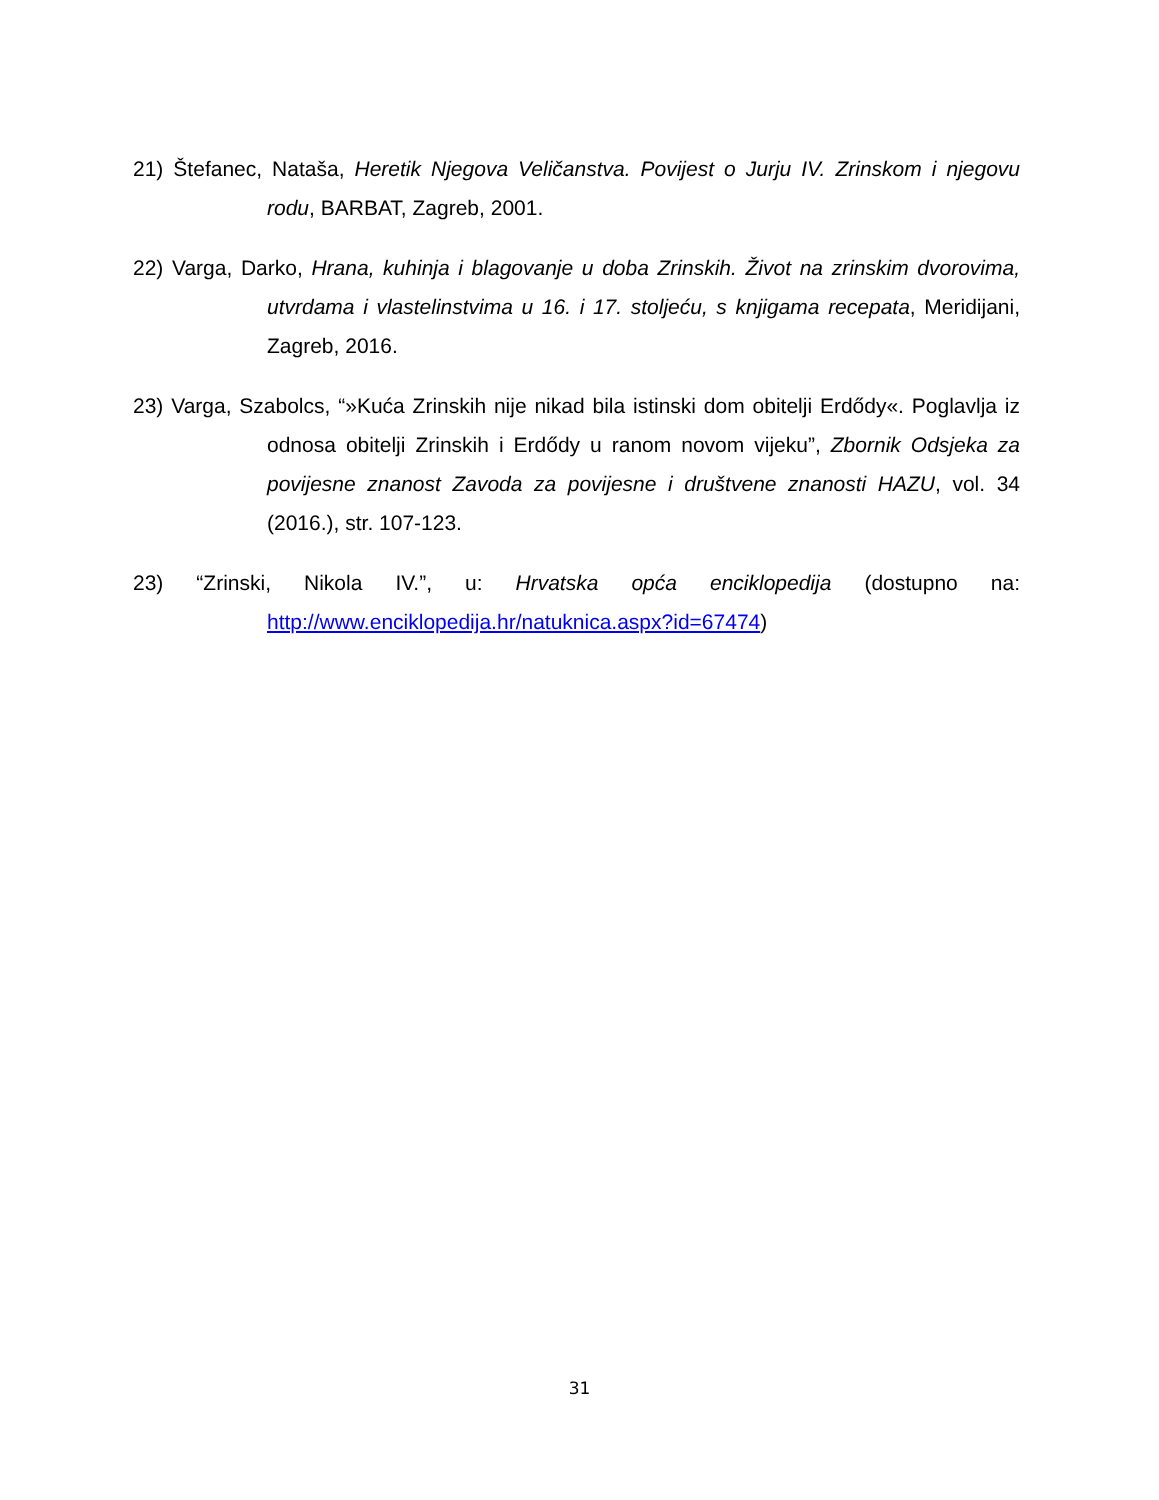21) Štefanec, Nataša, Heretik Njegova Veličanstva. Povijest o Jurju IV. Zrinskom i njegovu rodu, BARBAT, Zagreb, 2001.
22) Varga, Darko, Hrana, kuhinja i blagovanje u doba Zrinskih. Život na zrinskim dvorovima, utvrdama i vlastelinstvima u 16. i 17. stoljeću, s knjigama recepata, Meridijani, Zagreb, 2016.
23) Varga, Szabolcs, “»Kuća Zrinskih nije nikad bila istinski dom obitelji Erdődy«. Poglavlja iz odnosa obitelji Zrinskih i Erdődy u ranom novom vijeku”, Zbornik Odsjeka za povijesne znanost Zavoda za povijesne i društvene znanosti HAZU, vol. 34 (2016.), str. 107-123.
23) “Zrinski, Nikola IV.”, u: Hrvatska opća enciklopedija (dostupno na: http://www.enciklopedija.hr/natuknica.aspx?id=67474)
31